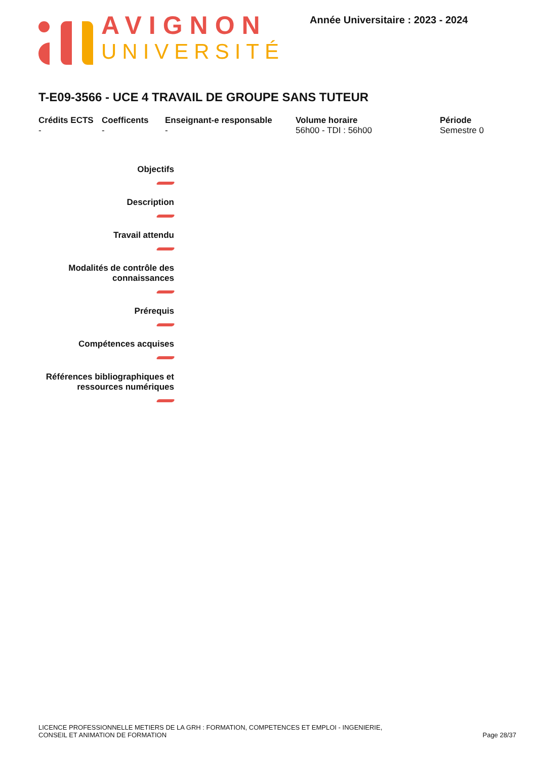AVIGNON
UNIVERSITÉ
Année Universitaire : 2023 - 2024
T-E09-3566 - UCE 4 TRAVAIL DE GROUPE SANS TUTEUR
Crédits ECTS
-
Coefficents
-
Enseignant-e responsable
-
Volume horaire
56h00 - TDI : 56h00
Période
Semestre 0
Objectifs
Description
Travail attendu
Modalités de contrôle des
connaissances
Prérequis
Compétences acquises
Références bibliographiques et
ressources numériques
LICENCE PROFESSIONNELLE METIERS DE LA GRH : FORMATION, COMPETENCES ET EMPLOI - INGENIERIE,
CONSEIL ET ANIMATION DE FORMATION
Page 28/37